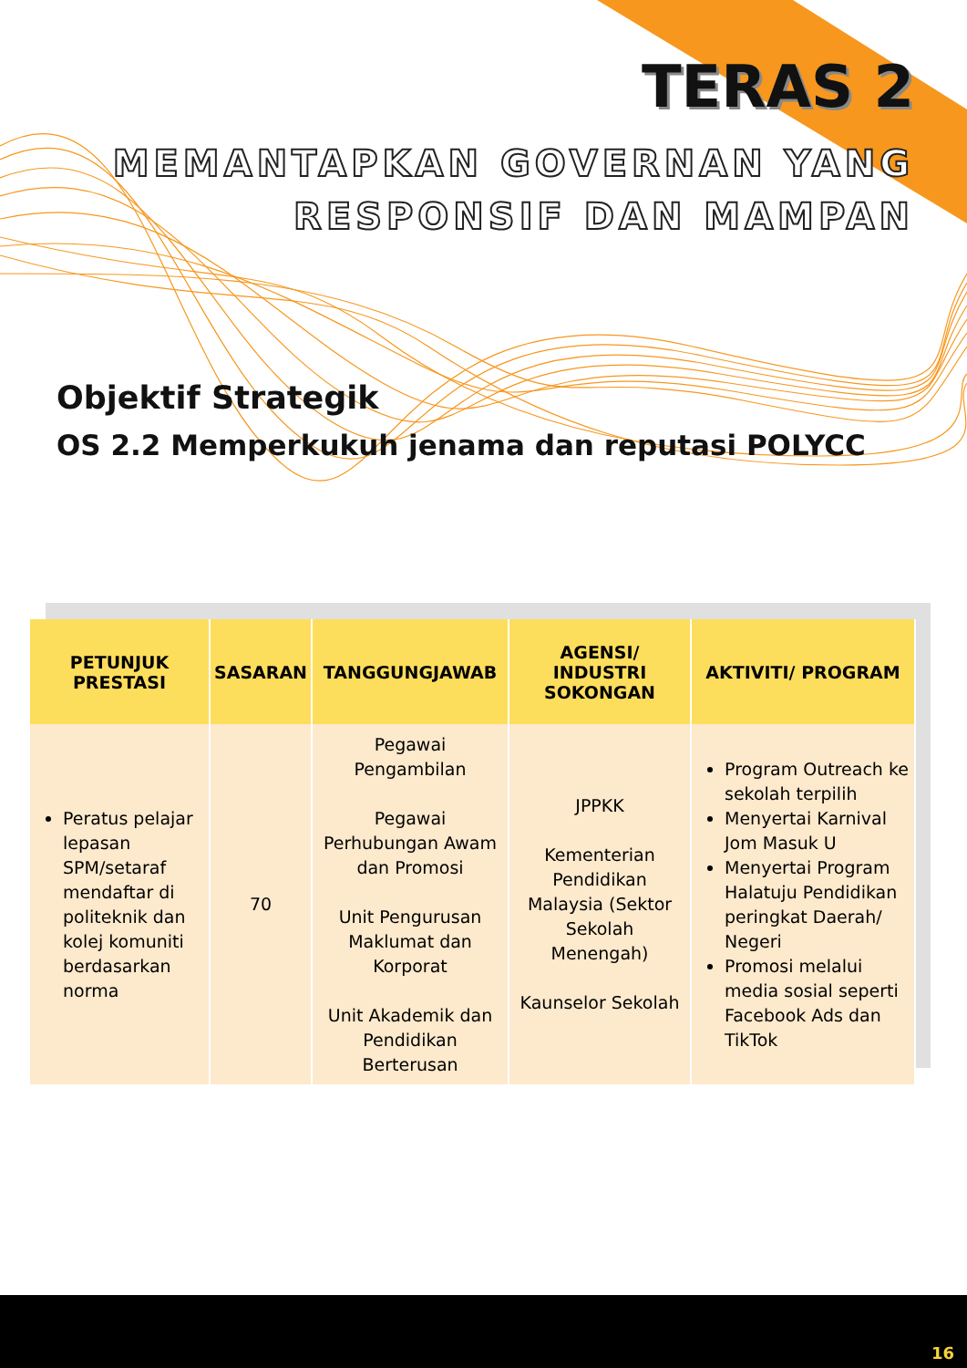TERAS 2
MEMANTAPKAN GOVERNAN YANG
RESPONSIF DAN MAMPAN
Objektif Strategik
OS 2.2 Memperkukuh jenama dan reputasi POLYCC
| PETUNJUK PRESTASI | SASARAN | TANGGUNGJAWAB | AGENSI/ INDUSTRI SOKONGAN | AKTIVITI/ PROGRAM |
| --- | --- | --- | --- | --- |
| Peratus pelajar lepasan SPM/setaraf mendaftar di politeknik dan kolej komuniti berdasarkan norma | 70 | Pegawai Pengambilan Pegawai Perhubungan Awam dan Promosi Unit Pengurusan Maklumat dan Korporat Unit Akademik dan Pendidikan Berterusan | JPPKK Kementerian Pendidikan Malaysia (Sektor Sekolah Menengah) Kaunselor Sekolah | Program Outreach ke sekolah terpilih Menyertai Karnival Jom Masuk U Menyertai Program Halatuju Pendidikan peringkat Daerah/ Negeri Promosi melalui media sosial seperti Facebook Ads dan TikTok |
16